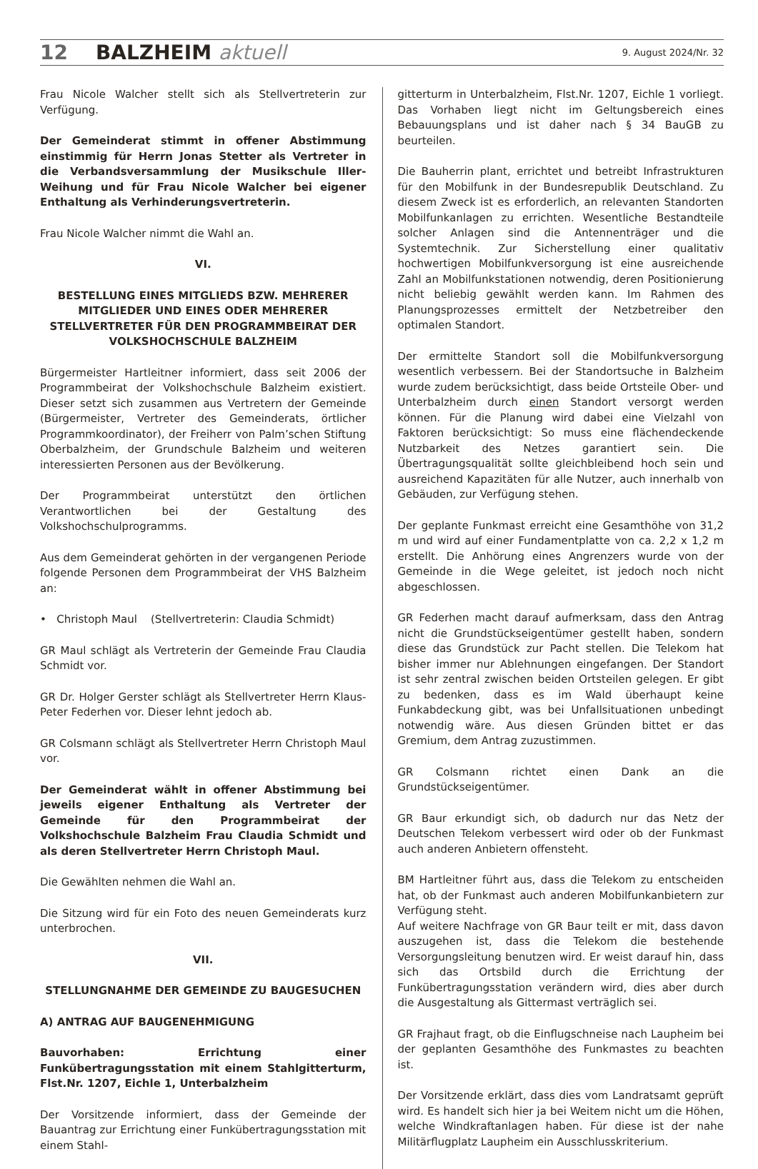12 BALZHEIM aktuell 9. August 2024/Nr. 32
Frau Nicole Walcher stellt sich als Stellvertreterin zur Verfügung.
Der Gemeinderat stimmt in offener Abstimmung einstimmig für Herrn Jonas Stetter als Vertreter in die Verbandsversammlung der Musikschule Iller-Weihung und für Frau Nicole Walcher bei eigener Enthaltung als Verhinderungsvertreterin.
Frau Nicole Walcher nimmt die Wahl an.
VI.
BESTELLUNG EINES MITGLIEDS BZW. MEHRERER MITGLIEDER UND EINES ODER MEHRERER STELLVERTRETER FÜR DEN PROGRAMMBEIRAT DER VOLKSHOCHSCHULE BALZHEIM
Bürgermeister Hartleitner informiert, dass seit 2006 der Programmbeirat der Volkshochschule Balzheim existiert. Dieser setzt sich zusammen aus Vertretern der Gemeinde (Bürgermeister, Vertreter des Gemeinderats, örtlicher Programmkoordinator), der Freiherr von Palm’schen Stiftung Oberbalzheim, der Grundschule Balzheim und weiteren interessierten Personen aus der Bevölkerung.
Der Programmbeirat unterstützt den örtlichen Verantwortlichen bei der Gestaltung des Volkshochschulprogramms.
Aus dem Gemeinderat gehörten in der vergangenen Periode folgende Personen dem Programmbeirat der VHS Balzheim an:
• Christoph Maul (Stellvertreterin: Claudia Schmidt)
GR Maul schlägt als Vertreterin der Gemeinde Frau Claudia Schmidt vor.
GR Dr. Holger Gerster schlägt als Stellvertreter Herrn Klaus-Peter Federhen vor. Dieser lehnt jedoch ab.
GR Colsmann schlägt als Stellvertreter Herrn Christoph Maul vor.
Der Gemeinderat wählt in offener Abstimmung bei jeweils eigener Enthaltung als Vertreter der Gemeinde für den Programmbeirat der Volkshochschule Balzheim Frau Claudia Schmidt und als deren Stellvertreter Herrn Christoph Maul.
Die Gewählten nehmen die Wahl an.
Die Sitzung wird für ein Foto des neuen Gemeinderats kurz unterbrochen.
VII.
STELLUNGNAHME DER GEMEINDE ZU BAUGESUCHEN
A) ANTRAG AUF BAUGENEHMIGUNG
Bauvorhaben: Errichtung einer Funkübertragungsstation mit einem Stahlgitterturm, Flst.Nr. 1207, Eichle 1, Unterbalzheim
Der Vorsitzende informiert, dass der Gemeinde der Bauantrag zur Errichtung einer Funkübertragungsstation mit einem Stahl-
gitterturm in Unterbalzheim, Flst.Nr. 1207, Eichle 1 vorliegt. Das Vorhaben liegt nicht im Geltungsbereich eines Bebauungsplans und ist daher nach § 34 BauGB zu beurteilen.
Die Bauherrin plant, errichtet und betreibt Infrastrukturen für den Mobilfunk in der Bundesrepublik Deutschland. Zu diesem Zweck ist es erforderlich, an relevanten Standorten Mobilfunkanlagen zu errichten. Wesentliche Bestandteile solcher Anlagen sind die Antennenträger und die Systemtechnik. Zur Sicherstellung einer qualitativ hochwertigen Mobilfunkversorgung ist eine ausreichende Zahl an Mobilfunkstationen notwendig, deren Positionierung nicht beliebig gewählt werden kann. Im Rahmen des Planungsprozesses ermittelt der Netzbetreiber den optimalen Standort.
Der ermittelte Standort soll die Mobilfunkversorgung wesentlich verbessern. Bei der Standortsuche in Balzheim wurde zudem berücksichtigt, dass beide Ortsteile Ober- und Unterbalzheim durch einen Standort versorgt werden können. Für die Planung wird dabei eine Vielzahl von Faktoren berücksichtigt: So muss eine flächendeckende Nutzbarkeit des Netzes garantiert sein. Die Übertragungsqualität sollte gleichbleibend hoch sein und ausreichend Kapazitäten für alle Nutzer, auch innerhalb von Gebäuden, zur Verfügung stehen.
Der geplante Funkmast erreicht eine Gesamthöhe von 31,2 m und wird auf einer Fundamentplatte von ca. 2,2 x 1,2 m erstellt. Die Anhörung eines Angrenzers wurde von der Gemeinde in die Wege geleitet, ist jedoch noch nicht abgeschlossen.
GR Federhen macht darauf aufmerksam, dass den Antrag nicht die Grundstückseigentümer gestellt haben, sondern diese das Grundstück zur Pacht stellen. Die Telekom hat bisher immer nur Ablehnungen eingefangen. Der Standort ist sehr zentral zwischen beiden Ortsteilen gelegen. Er gibt zu bedenken, dass es im Wald überhaupt keine Funkabdeckung gibt, was bei Unfallsituationen unbedingt notwendig wäre. Aus diesen Gründen bittet er das Gremium, dem Antrag zuzustimmen.
GR Colsmann richtet einen Dank an die Grundstückseigentümer.
GR Baur erkundigt sich, ob dadurch nur das Netz der Deutschen Telekom verbessert wird oder ob der Funkmast auch anderen Anbietern offensteht.
BM Hartleitner führt aus, dass die Telekom zu entscheiden hat, ob der Funkmast auch anderen Mobilfunkanbietern zur Verfügung steht.
Auf weitere Nachfrage von GR Baur teilt er mit, dass davon auszugehen ist, dass die Telekom die bestehende Versorgungsleitung benutzen wird. Er weist darauf hin, dass sich das Ortsbild durch die Errichtung der Funkübertragungsstation verändern wird, dies aber durch die Ausgestaltung als Gittermast verträglich sei.
GR Frajhaut fragt, ob die Einflugschneise nach Laupheim bei der geplanten Gesamthöhe des Funkmastes zu beachten ist.
Der Vorsitzende erklärt, dass dies vom Landratsamt geprüft wird. Es handelt sich hier ja bei Weitem nicht um die Höhen, welche Windkraftanlagen haben. Für diese ist der nahe Militärflugplatz Laupheim ein Ausschlusskriterium.